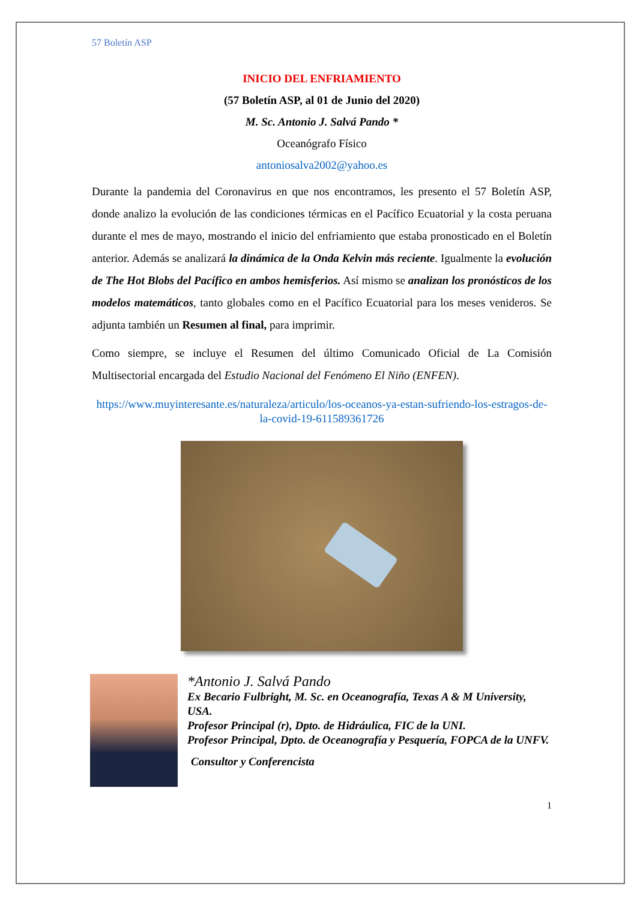57 Boletín ASP
INICIO DEL ENFRIAMIENTO
(57 Boletín ASP, al 01 de Junio del 2020)
M. Sc. Antonio J. Salvá Pando *
Oceanógrafo Físico
antoniosalva2002@yahoo.es
Durante la pandemia del Coronavirus en que nos encontramos, les presento el 57 Boletín ASP, donde analizo la evolución de las condiciones térmicas en el Pacífico Ecuatorial y la costa peruana durante el mes de mayo, mostrando el inicio del enfriamiento que estaba pronosticado en el Boletín anterior. Además se analizará la dinámica de la Onda Kelvin más reciente. Igualmente la evolución de The Hot Blobs del Pacífico en ambos hemisferios. Así mismo se analizan los pronósticos de los modelos matemáticos, tanto globales como en el Pacífico Ecuatorial para los meses venideros. Se adjunta también un Resumen al final, para imprimir.
Como siempre, se incluye el Resumen del último Comunicado Oficial de La Comisión Multisectorial encargada del Estudio Nacional del Fenómeno El Niño (ENFEN).
https://www.muyinteresante.es/naturaleza/articulo/los-oceanos-ya-estan-sufriendo-los-estragos-de-la-covid-19-611589361726
*Antonio J. Salvá Pando
Ex Becario Fulbright, M. Sc. en Oceanografía, Texas A & M University, USA.
Profesor Principal (r), Dpto. de Hidráulica, FIC de la UNI.
Profesor Principal, Dpto. de Oceanografía y Pesquería, FOPCA de la UNFV.
Consultor y Conferencista
1